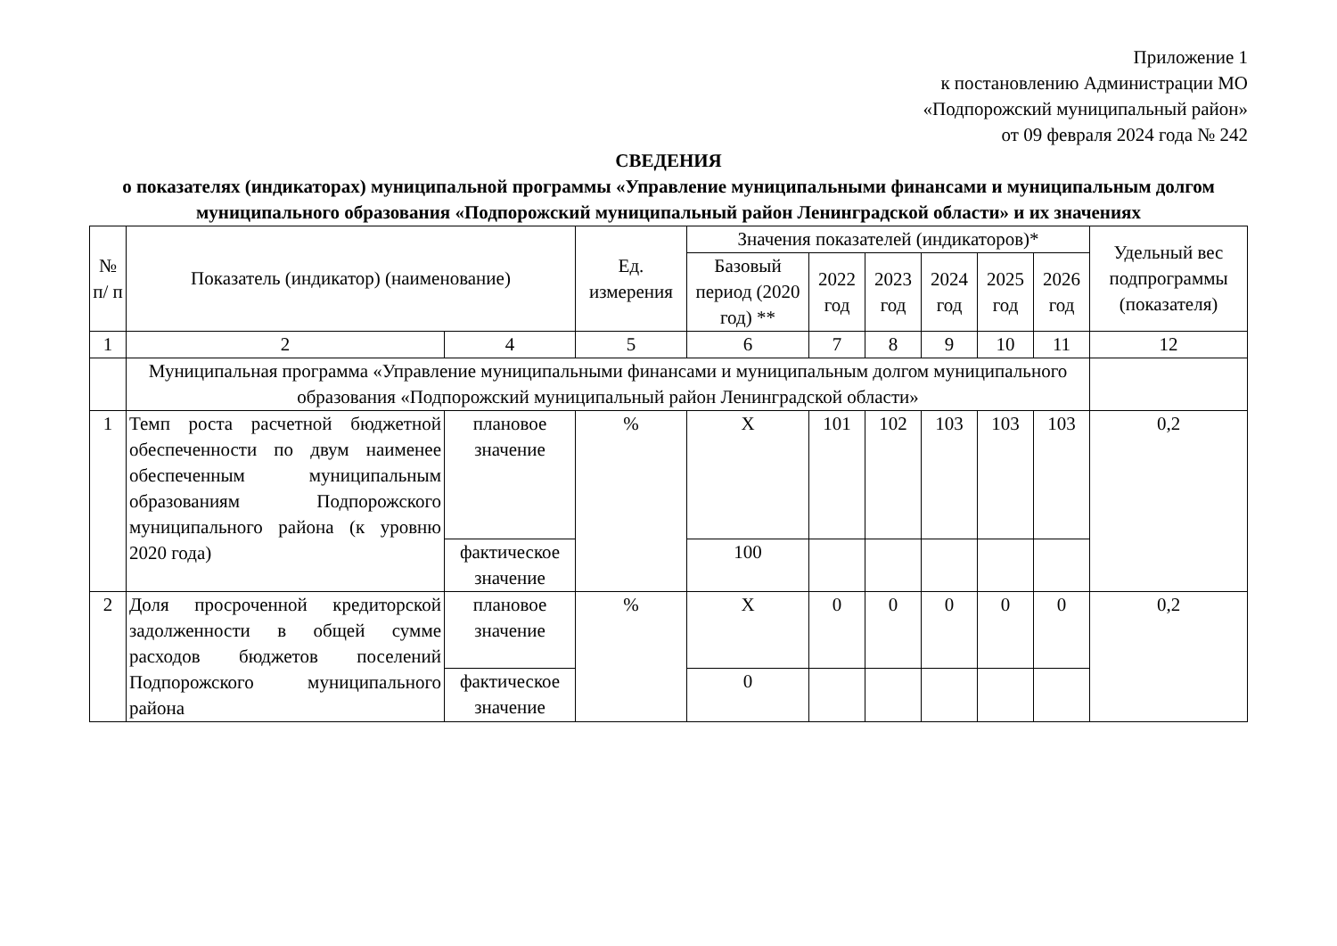Приложение 1
к постановлению Администрации МО
«Подпорожский муниципальный район»
от 09 февраля 2024 года № 242
СВЕДЕНИЯ
о показателях (индикаторах) муниципальной программы «Управление муниципальными финансами и муниципальным долгом муниципального образования «Подпорожский муниципальный район Ленинградской области» и их значениях
| № п/ п | Показатель (индикатор) (наименование) | | Ед. измерения | Значения показателей (индикаторов)* | | | | | | Удельный вес подпрограммы (показателя) |
| --- | --- | --- | --- | --- | --- | --- | --- | --- | --- | --- |
| | | | | Базовый период (2020 год) ** | 2022 год | 2023 год | 2024 год | 2025 год | 2026 год | |
| 1 | 2 | 4 | 5 | 6 | 7 | 8 | 9 | 10 | 11 | 12 |
| | Муниципальная программа «Управление муниципальными финансами и муниципальным долгом муниципального образования «Подпорожский муниципальный район Ленинградской области» | | | | | | | | | |
| 1 | Темп роста расчетной бюджетной обеспеченности по двум наименее обеспеченным муниципальным образованиям Подпорожского муниципального района (к уровню 2020 года) | плановое значение | % | Х | 101 | 102 | 103 | 103 | 103 | 0,2 |
| | | фактическое значение | | 100 | | | | | | |
| 2 | Доля просроченной кредиторской задолженности в общей сумме расходов бюджетов поселений Подпорожского муниципального района | плановое значение | % | Х | 0 | 0 | 0 | 0 | 0 | 0,2 |
| | | фактическое значение | | 0 | | | | | | |